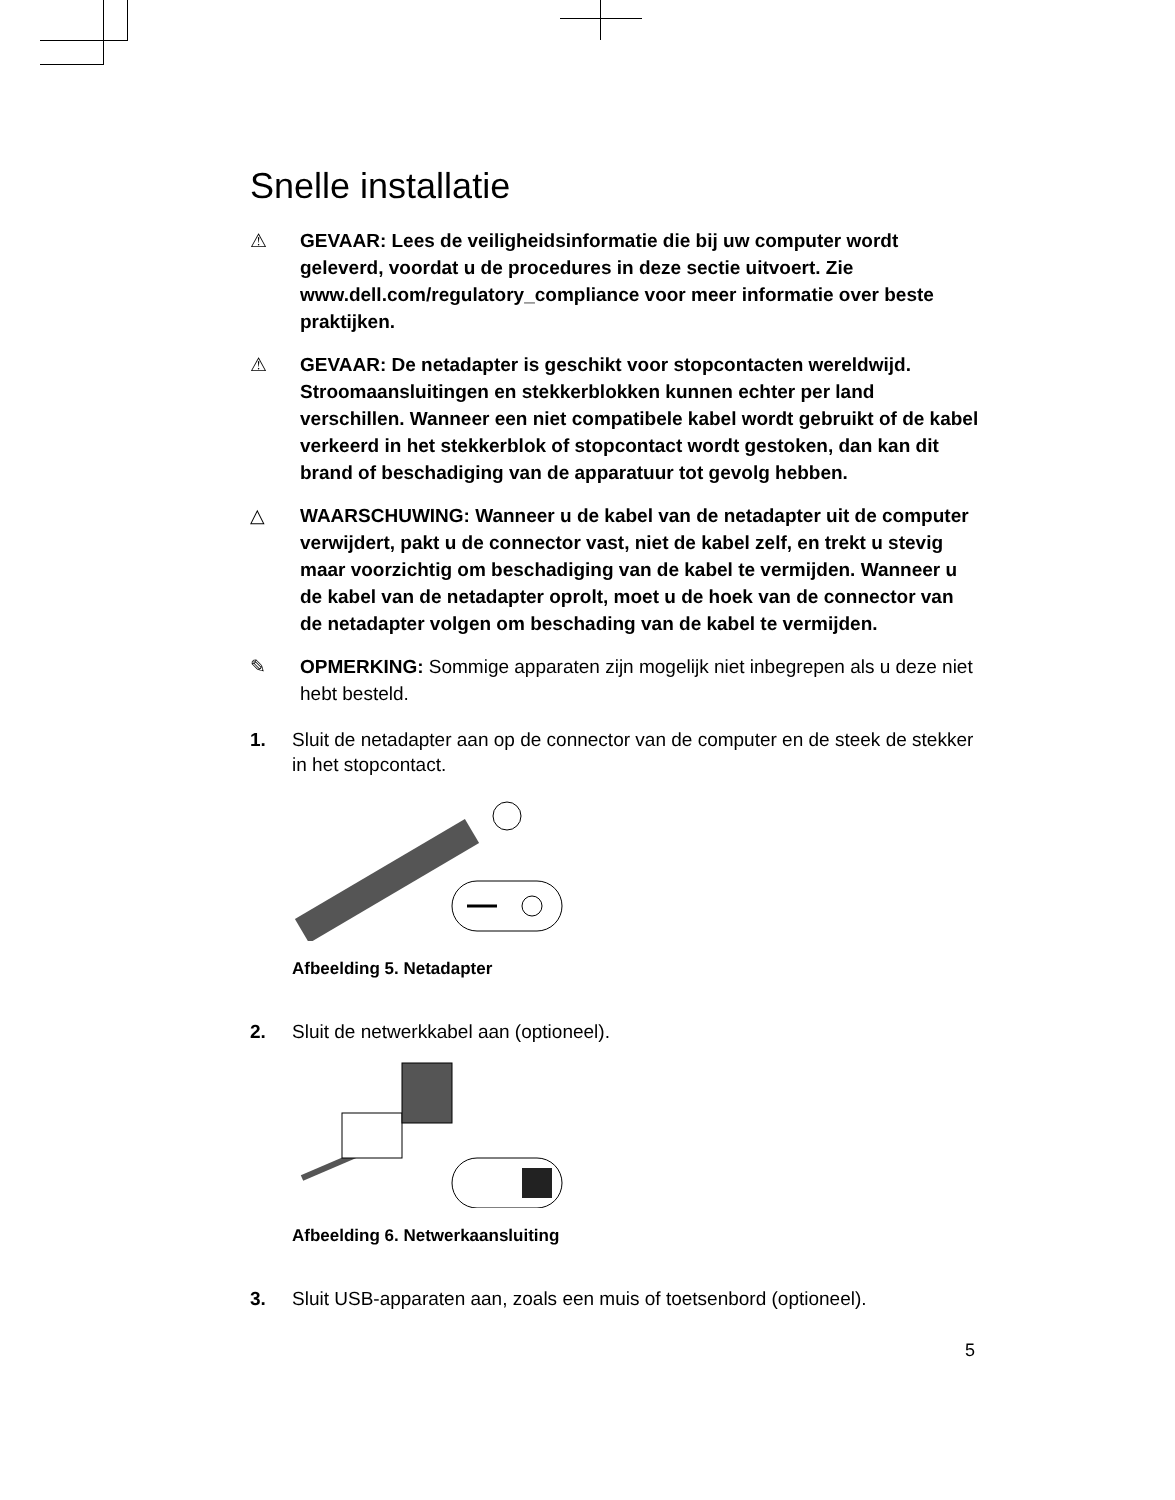Snelle installatie
⚠ GEVAAR: Lees de veiligheidsinformatie die bij uw computer wordt geleverd, voordat u de procedures in deze sectie uitvoert. Zie www.dell.com/regulatory_compliance voor meer informatie over beste praktijken.
⚠ GEVAAR: De netadapter is geschikt voor stopcontacten wereldwijd. Stroomaansluitingen en stekkerblokken kunnen echter per land verschillen. Wanneer een niet compatibele kabel wordt gebruikt of de kabel verkeerd in het stekkerblok of stopcontact wordt gestoken, dan kan dit brand of beschadiging van de apparatuur tot gevolg hebben.
△ WAARSCHUWING: Wanneer u de kabel van de netadapter uit de computer verwijdert, pakt u de connector vast, niet de kabel zelf, en trekt u stevig maar voorzichtig om beschadiging van de kabel te vermijden. Wanneer u de kabel van de netadapter oprolt, moet u de hoek van de connector van de netadapter volgen om beschading van de kabel te vermijden.
✎ OPMERKING: Sommige apparaten zijn mogelijk niet inbegrepen als u deze niet hebt besteld.
1. Sluit de netadapter aan op de connector van de computer en de steek de stekker in het stopcontact.
Afbeelding 5. Netadapter
2. Sluit de netwerkkabel aan (optioneel).
Afbeelding 6. Netwerkaansluiting
3. Sluit USB-apparaten aan, zoals een muis of toetsenbord (optioneel).
5